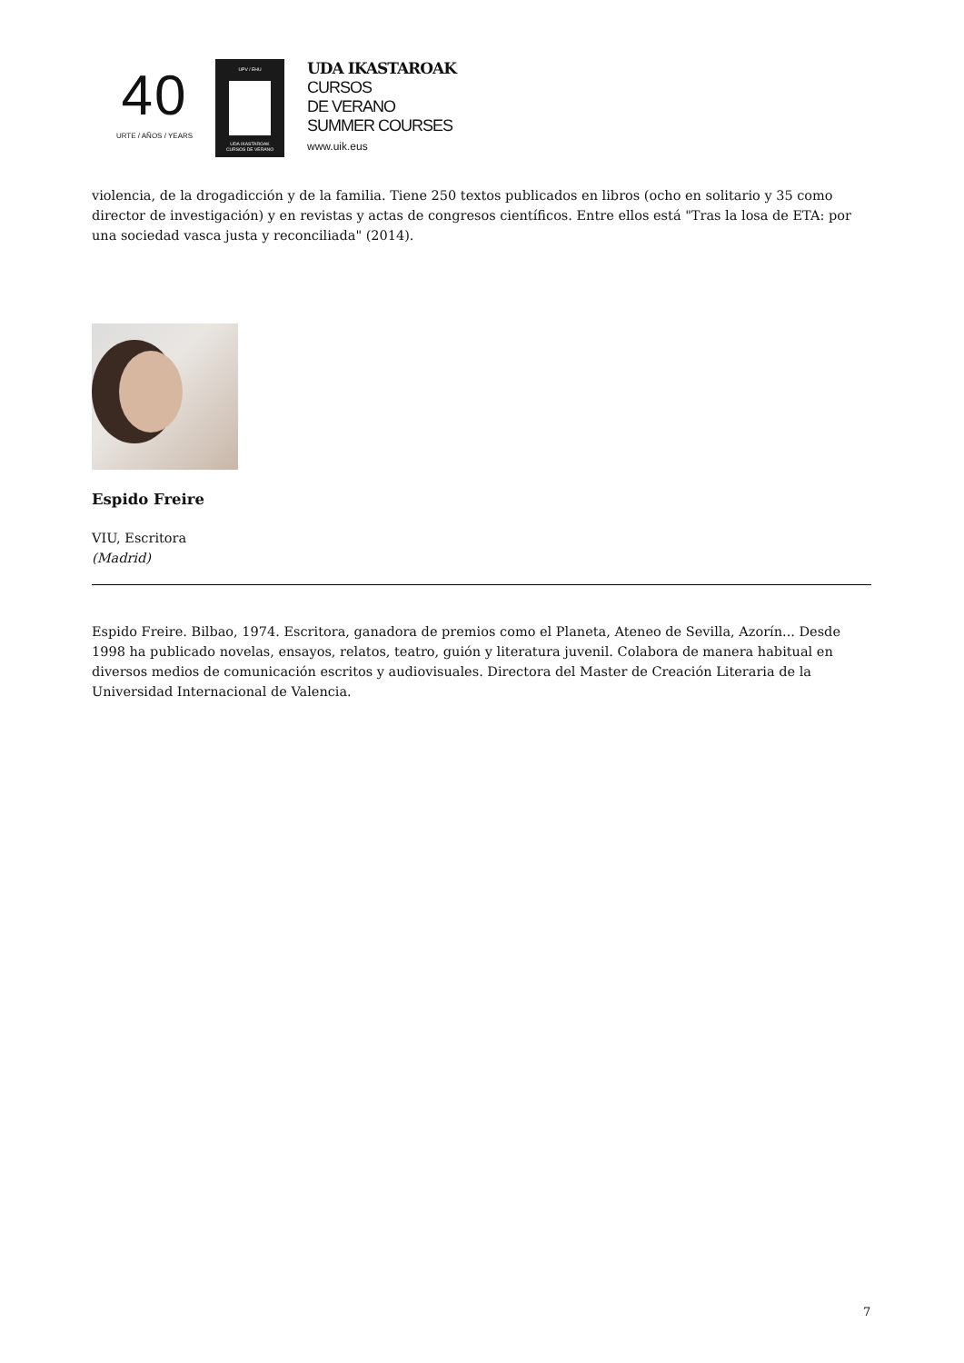40
URTE / AÑOS / YEARS
UPV / EHU
UDA IKASTAROAK
CURSOS DE VERANO
UDA IKASTAROAK
CURSOS
DE VERANO
SUMMER COURSES
www.uik.eus
violencia, de la drogadicción y de la familia. Tiene 250 textos publicados en libros (ocho en solitario y 35 como director de investigación) y en revistas y actas de congresos científicos. Entre ellos está "Tras la losa de ETA: por una sociedad vasca justa y reconciliada" (2014).
Espido Freire
VIU, Escritora
(Madrid)
Espido Freire. Bilbao, 1974. Escritora, ganadora de premios como el Planeta, Ateneo de Sevilla, Azorín... Desde 1998 ha publicado novelas, ensayos, relatos, teatro, guión y literatura juvenil. Colabora de manera habitual en diversos medios de comunicación escritos y audiovisuales. Directora del Master de Creación Literaria de la Universidad Internacional de Valencia.
7